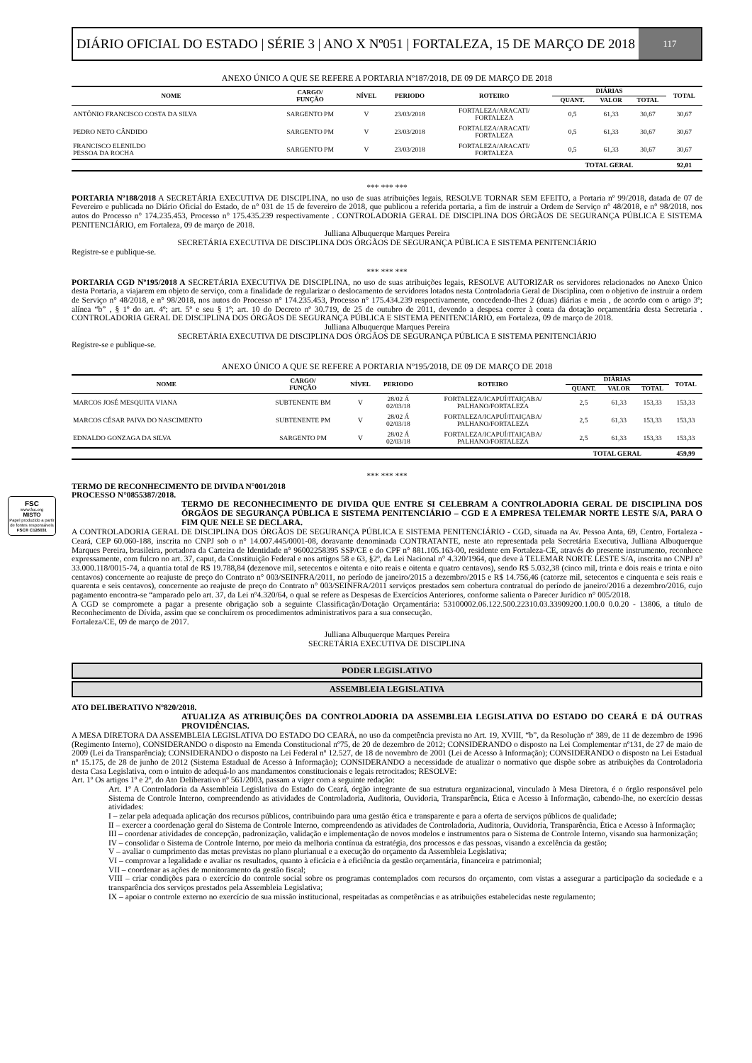DIÁRIO OFICIAL DO ESTADO | SÉRIE 3 | ANO X Nº051 | FORTALEZA, 15 DE MARÇO DE 2018
117
ANEXO ÚNICO A QUE SE REFERE A PORTARIA Nº187/2018, DE 09 DE MARÇO DE 2018
| NOME | CARGO/ FUNÇÃO | NÍVEL | PERIODO | ROTEIRO | DIÁRIAS | | | TOTAL |
| --- | --- | --- | --- | --- | --- | --- | --- | --- |
| | | | | | QUANT. | VALOR | TOTAL | |
| ANTÔNIO FRANCISCO COSTA DA SILVA | SARGENTO PM | V | 23/03/2018 | FORTALEZA/ARACATI/ FORTALEZA | 0,5 | 61,33 | 30,67 | 30,67 |
| PEDRO NETO CÂNDIDO | SARGENTO PM | V | 23/03/2018 | FORTALEZA/ARACATI/ FORTALEZA | 0,5 | 61,33 | 30,67 | 30,67 |
| FRANCISCO ELENILDO PESSOA DA ROCHA | SARGENTO PM | V | 23/03/2018 | FORTALEZA/ARACATI/ FORTALEZA | 0,5 | 61,33 | 30,67 | 30,67 |
| | | | | | TOTAL GERAL | | | 92,01 |
*** *** ***
PORTARIA Nº188/2018 A SECRETÁRIA EXECUTIVA DE DISCIPLINA, no uso de suas atribuições legais, RESOLVE TORNAR SEM EFEITO, a Portaria nº 99/2018, datada de 07 de Fevereiro e publicada no Diário Oficial do Estado, de n° 031 de 15 de fevereiro de 2018, que publicou a referida portaria, a fim de instruir a Ordem de Serviço n° 48/2018, e n° 98/2018, nos autos do Processo n° 174.235.453, Processo n° 175.435.239 respectivamente . CONTROLADORIA GERAL DE DISCIPLINA DOS ÓRGÃOS DE SEGURANÇA PÚBLICA E SISTEMA PENITENCIÁRIO, em Fortaleza, 09 de março de 2018.
Julliana Albuquerque Marques Pereira
SECRETÁRIA EXECUTIVA DE DISCIPLINA DOS ÓRGÃOS DE SEGURANÇA PÚBLICA E SISTEMA PENITENCIÁRIO
Registre-se e publique-se.
*** *** ***
PORTARIA CGD Nº195/2018 A SECRETÁRIA EXECUTIVA DE DISCIPLINA, no uso de suas atribuições legais, RESOLVE AUTORIZAR os servidores relacionados no Anexo Único desta Portaria, a viajarem em objeto de serviço, com a finalidade de regularizar o deslocamento de servidores lotados nesta Controladoria Geral de Disciplina, com o objetivo de instruir a ordem de Serviço n° 48/2018, e n° 98/2018, nos autos do Processo n° 174.235.453, Processo n° 175.434.239 respectivamente, concedendo-lhes 2 (duas) diárias e meia , de acordo com o artigo 3º; alínea “b” , § 1º do art. 4º; art. 5º e seu § 1º; art. 10 do Decreto nº 30.719, de 25 de outubro de 2011, devendo a despesa correr à conta da dotação orçamentária desta Secretaria . CONTROLADORIA GERAL DE DISCIPLINA DOS ÓRGÃOS DE SEGURANÇA PÚBLICA E SISTEMA PENITENCIÁRIO, em Fortaleza, 09 de março de 2018.
Julliana Albuquerque Marques Pereira
SECRETÁRIA EXECUTIVA DE DISCIPLINA DOS ÓRGÃOS DE SEGURANÇA PÚBLICA E SISTEMA PENITENCIÁRIO
Registre-se e publique-se.
ANEXO ÚNICO A QUE SE REFERE A PORTARIA Nº195/2018, DE 09 DE MARÇO DE 2018
| NOME | CARGO/ FUNÇÃO | NÍVEL | PERIODO | ROTEIRO | DIÁRIAS | | | TOTAL |
| --- | --- | --- | --- | --- | --- | --- | --- | --- |
| | | | | | QUANT. | VALOR | TOTAL | |
| MARCOS JOSÉ MESQUITA VIANA | SUBTENENTE BM | V | 28/02 Á 02/03/18 | FORTALEZA/ICAPUÍ/ITAIÇABA/ PALHANO/FORTALEZA | 2,5 | 61,33 | 153,33 | 153,33 |
| MARCOS CÉSAR PAIVA DO NASCIMENTO | SUBTENENTE PM | V | 28/02 Á 02/03/18 | FORTALEZA/ICAPUÍ/ITAIÇABA/ PALHANO/FORTALEZA | 2,5 | 61,33 | 153,33 | 153,33 |
| EDNALDO GONZAGA DA SILVA | SARGENTO PM | V | 28/02 Á 02/03/18 | FORTALEZA/ICAPUÍ/ITAIÇABA/ PALHANO/FORTALEZA | 2,5 | 61,33 | 153,33 | 153,33 |
| | | | | | TOTAL GERAL | | | 459,99 |
FSC
www.fsc.org
MISTO
Papel produzido a partir de fontes responsáveis
FSC® C126031
*** *** ***
TERMO DE RECONHECIMENTO DE DIVIDA N°001/2018
PROCESSO N°0855387/2018.
TERMO DE RECONHECIMENTO DE DIVIDA QUE ENTRE SI CELEBRAM A CONTROLADORIA GERAL DE DISCIPLINA DOS ÓRGÃOS DE SEGURANÇA PÚBLICA E SISTEMA PENITENCIÁRIO – CGD E A EMPRESA TELEMAR NORTE LESTE S/A, PARA O FIM QUE NELE SE DECLARA.
A CONTROLADORIA GERAL DE DISCIPLINA DOS ÓRGÃOS DE SEGURANÇA PÚBLICA E SISTEMA PENITENCIÁRIO - CGD, situada na Av. Pessoa Anta, 69, Centro, Fortaleza - Ceará, CEP 60.060-188, inscrita no CNPJ sob o n° 14.007.445/0001-08, doravante denominada CONTRATANTE, neste ato representada pela Secretária Executiva, Julliana Albuquerque Marques Pereira, brasileira, portadora da Carteira de Identidade n° 96002258395 SSP/CE e do CPF n° 881.105.163-00, residente em Fortaleza-CE, através do presente instrumento, reconhece expressamente, com fulcro no art. 37, caput, da Constituição Federal e nos artigos 58 e 63, §2º, da Lei Nacional n° 4.320/1964, que deve à TELEMAR NORTE LESTE S/A, inscrita no CNPJ n° 33.000.118/0015-74, a quantia total de R$ 19.788,84 (dezenove mil, setecentos e oitenta e oito reais e oitenta e quatro centavos), sendo R$ 5.032,38 (cinco mil, trinta e dois reais e trinta e oito centavos) concernente ao reajuste de preço do Contrato n° 003/SEINFRA/2011, no período de janeiro/2015 a dezembro/2015 e R$ 14.756,46 (catorze mil, setecentos e cinquenta e seis reais e quarenta e seis centavos), concernente ao reajuste de preço do Contrato n° 003/SEINFRA/2011 serviços prestados sem cobertura contratual do período de janeiro/2016 a dezembro/2016, cujo pagamento encontra-se “amparado pelo art. 37, da Lei nº4.320/64, o qual se refere as Despesas de Exercícios Anteriores, conforme salienta o Parecer Jurídico n° 005/2018.
A CGD se compromete a pagar a presente obrigação sob a seguinte Classificação/Dotação Orçamentária: 53100002.06.122.500.22310.03.33909200.1.00.0 0.0.20 - 13806, a título de Reconhecimento de Dívida, assim que se concluírem os procedimentos administrativos para a sua consecução.
Fortaleza/CE, 09 de março de 2017.
Julliana Albuquerque Marques Pereira
SECRETÁRIA EXECUTIVA DE DISCIPLINA
PODER LEGISLATIVO
ASSEMBLEIA LEGISLATIVA
ATO DELIBERATIVO Nº820/2018.
ATUALIZA AS ATRIBUIÇÕES DA CONTROLADORIA DA ASSEMBLEIA LEGISLATIVA DO ESTADO DO CEARÁ E DÁ OUTRAS PROVIDÊNCIAS.
A MESA DIRETORA DA ASSEMBLEIA LEGISLATIVA DO ESTADO DO CEARÁ, no uso da competência prevista no Art. 19, XVIII, “b”, da Resolução nº 389, de 11 de dezembro de 1996 (Regimento Interno), CONSIDERANDO o disposto na Emenda Constitucional nº75, de 20 de dezembro de 2012; CONSIDERANDO o disposto na Lei Complementar nº131, de 27 de maio de 2009 (Lei da Transparência); CONSIDERANDO o disposto na Lei Federal nº 12.527, de 18 de novembro de 2001 (Lei de Acesso à Informação); CONSIDERANDO o disposto na Lei Estadual nº 15.175, de 28 de junho de 2012 (Sistema Estadual de Acesso à Informação); CONSIDERANDO a necessidade de atualizar o normativo que dispõe sobre as atribuições da Controladoria desta Casa Legislativa, com o intuito de adequá-lo aos mandamentos constitucionais e legais retrocitados; RESOLVE:
Art. 1º Os artigos 1º e 2º, do Ato Deliberativo nº 561/2003, passam a viger com a seguinte redação:
Art. 1º A Controladoria da Assembleia Legislativa do Estado do Ceará, órgão integrante de sua estrutura organizacional, vinculado à Mesa Diretora, é o órgão responsável pelo Sistema de Controle Interno, compreendendo as atividades de Controladoria, Auditoria, Ouvidoria, Transparência, Ética e Acesso à Informação, cabendo-lhe, no exercício dessas atividades:
I – zelar pela adequada aplicação dos recursos públicos, contribuindo para uma gestão ética e transparente e para a oferta de serviços públicos de qualidade;
II – exercer a coordenação geral do Sistema de Controle Interno, compreendendo as atividades de Controladoria, Auditoria, Ouvidoria, Transparência, Ética e Acesso à Informação;
III – coordenar atividades de concepção, padronização, validação e implementação de novos modelos e instrumentos para o Sistema de Controle Interno, visando sua harmonização;
IV – consolidar o Sistema de Controle Interno, por meio da melhoria contínua da estratégia, dos processos e das pessoas, visando a excelência da gestão;
V – avaliar o cumprimento das metas previstas no plano plurianual e a execução do orçamento da Assembleia Legislativa;
VI – comprovar a legalidade e avaliar os resultados, quanto à eficácia e à eficiência da gestão orçamentária, financeira e patrimonial;
VII – coordenar as ações de monitoramento da gestão fiscal;
VIII – criar condições para o exercício do controle social sobre os programas contemplados com recursos do orçamento, com vistas a assegurar a participação da sociedade e a transparência dos serviços prestados pela Assembleia Legislativa;
IX – apoiar o controle externo no exercício de sua missão institucional, respeitadas as competências e as atribuições estabelecidas neste regulamento;